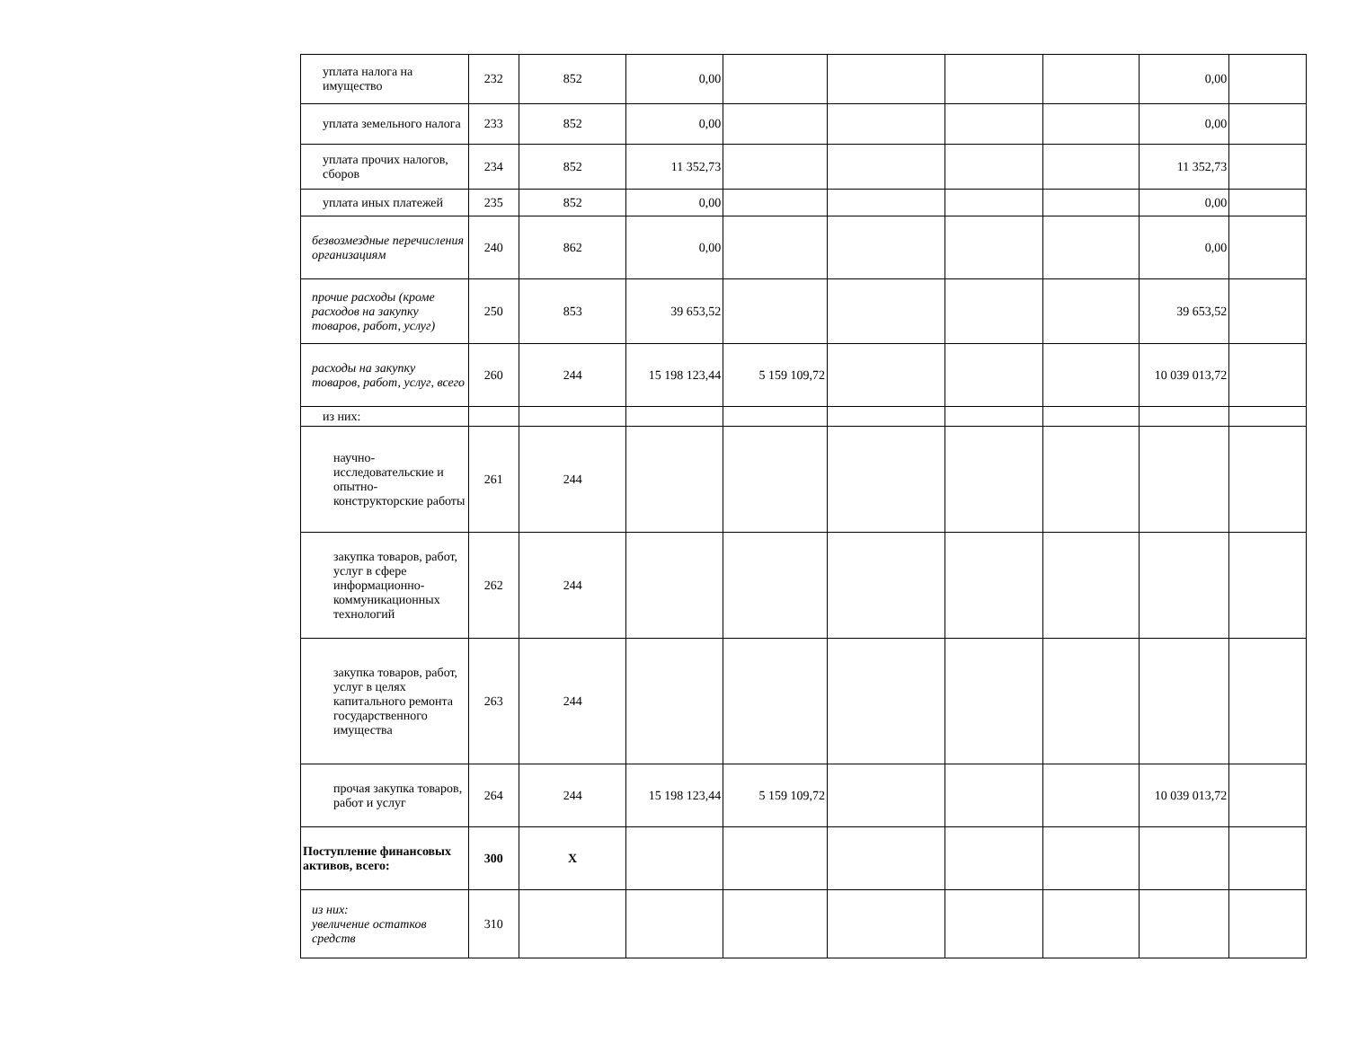| уплата налога на имущество | 232 | 852 | 0,00 | | | | | 0,00 | |
| уплата земельного налога | 233 | 852 | 0,00 | | | | | 0,00 | |
| уплата прочих налогов, сборов | 234 | 852 | 11 352,73 | | | | | 11 352,73 | |
| уплата иных платежей | 235 | 852 | 0,00 | | | | | 0,00 | |
| безвозмездные перечисления организациям | 240 | 862 | 0,00 | | | | | 0,00 | |
| прочие расходы (кроме расходов на закупку товаров, работ, услуг) | 250 | 853 | 39 653,52 | | | | | 39 653,52 | |
| расходы на закупку товаров, работ, услуг, всего | 260 | 244 | 15 198 123,44 | 5 159 109,72 | | | | 10 039 013,72 | |
| из них: | | | | | | | | | |
| научно-исследовательские и опытно-конструкторские работы | 261 | 244 | | | | | | | |
| закупка товаров, работ, услуг в сфере информационно-коммуникационных технологий | 262 | 244 | | | | | | | |
| закупка товаров, работ, услуг в целях капитального ремонта государственного имущества | 263 | 244 | | | | | | | |
| прочая закупка товаров, работ и услуг | 264 | 244 | 15 198 123,44 | 5 159 109,72 | | | | 10 039 013,72 | |
| Поступление финансовых активов, всего: | 300 | X | | | | | | | |
| из них: увеличение остатков средств | 310 | | | | | | | | |